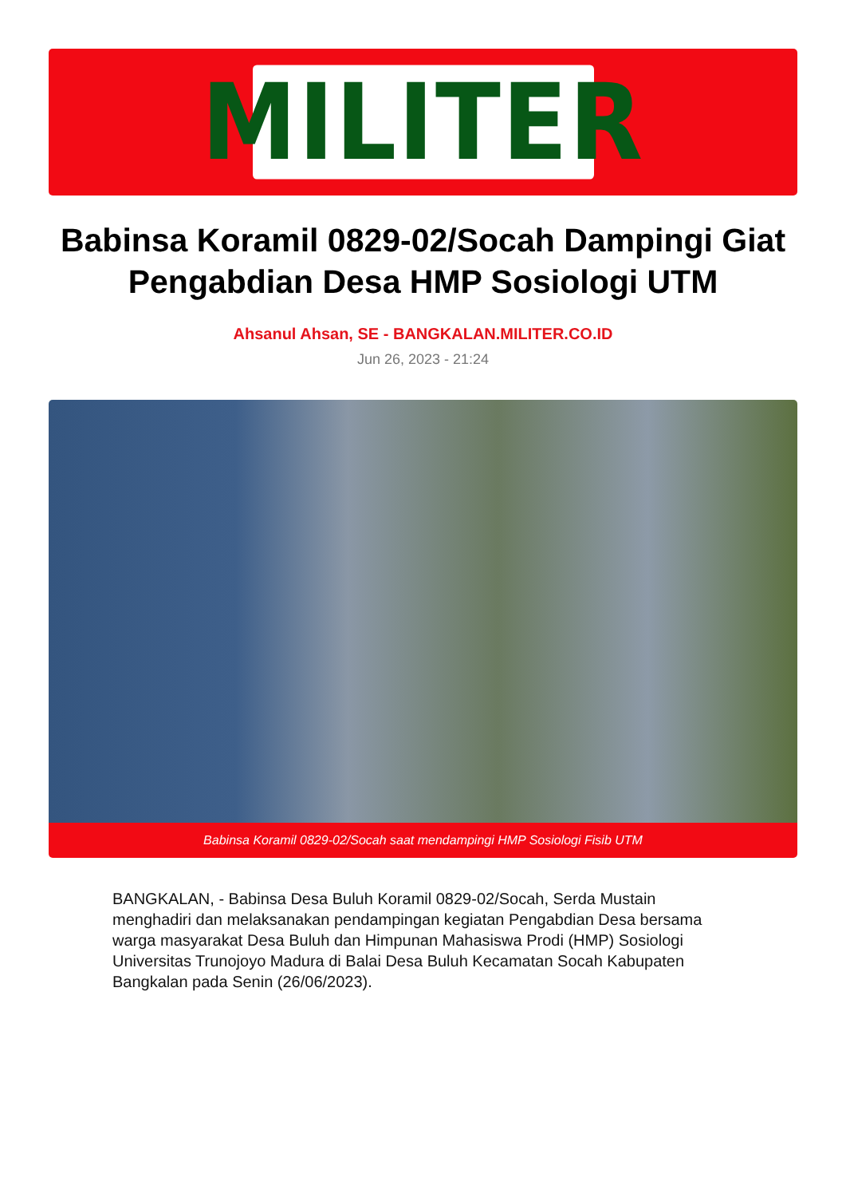MILITER
Babinsa Koramil 0829-02/Socah Dampingi Giat Pengabdian Desa HMP Sosiologi UTM
Ahsanul Ahsan, SE - BANGKALAN.MILITER.CO.ID
Jun 26, 2023 - 21:24
Babinsa Koramil 0829-02/Socah saat mendampingi HMP Sosiologi Fisib UTM
BANGKALAN, - Babinsa Desa Buluh Koramil 0829-02/Socah, Serda Mustain menghadiri dan melaksanakan pendampingan kegiatan Pengabdian Desa bersama warga masyarakat Desa Buluh dan Himpunan Mahasiswa Prodi (HMP) Sosiologi Universitas Trunojoyo Madura di Balai Desa Buluh Kecamatan Socah Kabupaten Bangkalan pada Senin (26/06/2023).